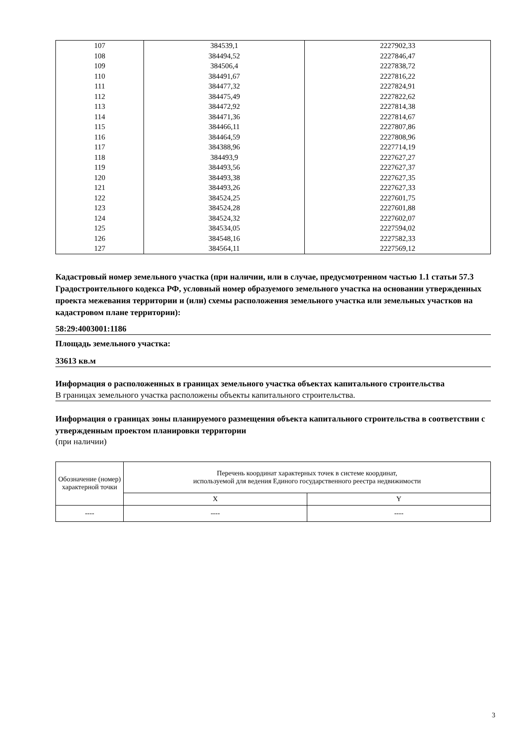| 107 | 384539,1 | 2227902,33 |
| 108 | 384494,52 | 2227846,47 |
| 109 | 384506,4 | 2227838,72 |
| 110 | 384491,67 | 2227816,22 |
| 111 | 384477,32 | 2227824,91 |
| 112 | 384475,49 | 2227822,62 |
| 113 | 384472,92 | 2227814,38 |
| 114 | 384471,36 | 2227814,67 |
| 115 | 384466,11 | 2227807,86 |
| 116 | 384464,59 | 2227808,96 |
| 117 | 384388,96 | 2227714,19 |
| 118 | 384493,9 | 2227627,27 |
| 119 | 384493,56 | 2227627,37 |
| 120 | 384493,38 | 2227627,35 |
| 121 | 384493,26 | 2227627,33 |
| 122 | 384524,25 | 2227601,75 |
| 123 | 384524,28 | 2227601,88 |
| 124 | 384524,32 | 2227602,07 |
| 125 | 384534,05 | 2227594,02 |
| 126 | 384548,16 | 2227582,33 |
| 127 | 384564,11 | 2227569,12 |
Кадастровый номер земельного участка (при наличии, или в случае, предусмотренном частью 1.1 статьи 57.3 Градостроительного кодекса РФ, условный номер образуемого земельного участка на основании утвержденных проекта межевания территории и (или) схемы расположения земельного участка или земельных участков на кадастровом плане территории):
58:29:4003001:1186
Площадь земельного участка:
33613 кв.м
Информация о расположенных в границах земельного участка объектах капитального строительства
В границах земельного участка расположены объекты капитального строительства.
Информация о границах зоны планируемого размещения объекта капитального строительства в соответствии с утвержденным проектом планировки территории
(при наличии)
| Обозначение (номер) характерной точки | Перечень координат характерных точек в системе координат, используемой для ведения Единого государственного реестра недвижимости | |
| --- | --- | --- |
| | X | Y |
| ---- | ---- | ---- |
3